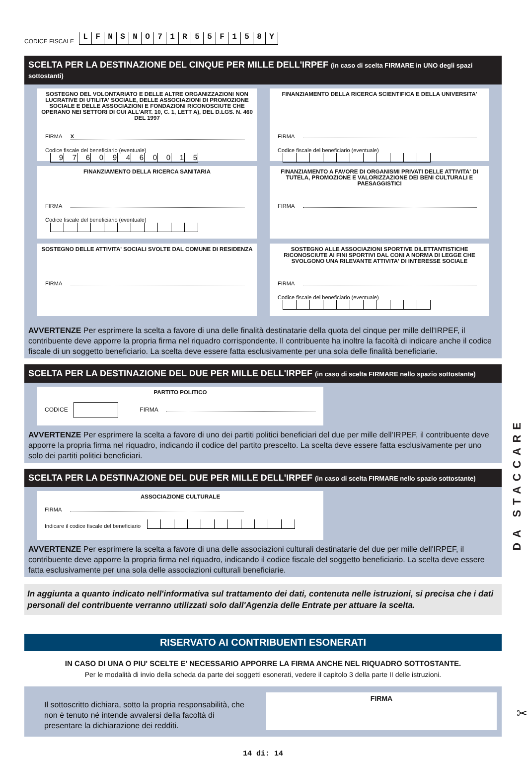CODICE FISCALE LFNSNO 71 R 55 F 158 Y
SCELTA PER LA DESTINAZIONE DEL CINQUE PER MILLE DELL'IRPEF (in caso di scelta FIRMARE in UNO degli spazi sottostanti)
SOSTEGNO DEL VOLONTARIATO E DELLE ALTRE ORGANIZZAZIONI NON LUCRATIVE DI UTILITA' SOCIALE, DELLE ASSOCIAZIONI DI PROMOZIONE SOCIALE E DELLE ASSOCIAZIONI E FONDAZIONI RICONOSCIUTE CHE OPERANO NEI SETTORI DI CUI ALL'ART. 10, C. 1, LETT A), DEL D.LGS. N. 460 DEL 1997
FIRMA X
Codice fiscale del beneficiario (eventuale) 97609460015
FINANZIAMENTO DELLA RICERCA SCIENTIFICA E DELLA UNIVERSITA'
FIRMA
Codice fiscale del beneficiario (eventuale)
FINANZIAMENTO DELLA RICERCA SANITARIA
FIRMA
Codice fiscale del beneficiario (eventuale)
FINANZIAMENTO A FAVORE DI ORGANISMI PRIVATI DELLE ATTIVITA' DI TUTELA, PROMOZIONE E VALORIZZAZIONE DEI BENI CULTURALI E PAESAGGISTICI
FIRMA
SOSTEGNO DELLE ATTIVITA' SOCIALI SVOLTE DAL COMUNE DI RESIDENZA
FIRMA
SOSTEGNO ALLE ASSOCIAZIONI SPORTIVE DILETTANTISTICHE RICONOSCIUTE AI FINI SPORTIVI DAL CONI A NORMA DI LEGGE CHE SVOLGONO UNA RILEVANTE ATTIVITA' DI INTERESSE SOCIALE
FIRMA
Codice fiscale del beneficiario (eventuale)
AVVERTENZE Per esprimere la scelta a favore di una delle finalità destinatarie della quota del cinque per mille dell'IRPEF, il contribuente deve apporre la propria firma nel riquadro corrispondente. Il contribuente ha inoltre la facoltà di indicare anche il codice fiscale di un soggetto beneficiario. La scelta deve essere fatta esclusivamente per una sola delle finalità beneficiarie.
SCELTA PER LA DESTINAZIONE DEL DUE PER MILLE DELL'IRPEF (in caso di scelta FIRMARE nello spazio sottostante)
PARTITO POLITICO
CODICE FIRMA
AVVERTENZE Per esprimere la scelta a favore di uno dei partiti politici beneficiari del due per mille dell'IRPEF, il contribuente deve apporre la propria firma nel riquadro, indicando il codice del partito prescelto. La scelta deve essere fatta esclusivamente per uno solo dei partiti politici beneficiari.
SCELTA PER LA DESTINAZIONE DEL DUE PER MILLE DELL'IRPEF (in caso di scelta FIRMARE nello spazio sottostante)
ASSOCIAZIONE CULTURALE
FIRMA
Indicare il codice fiscale del beneficiario
AVVERTENZE Per esprimere la scelta a favore di una delle associazioni culturali destinatarie del due per mille dell'IRPEF, il contribuente deve apporre la propria firma nel riquadro, indicando il codice fiscale del soggetto beneficiario. La scelta deve essere fatta esclusivamente per una sola delle associazioni culturali beneficiarie.
In aggiunta a quanto indicato nell'informativa sul trattamento dei dati, contenuta nelle istruzioni, si precisa che i dati personali del contribuente verranno utilizzati solo dall'Agenzia delle Entrate per attuare la scelta.
RISERVATO AI CONTRIBUENTI ESONERATI
IN CASO DI UNA O PIU' SCELTE E' NECESSARIO APPORRE LA FIRMA ANCHE NEL RIQUADRO SOTTOSTANTE.
Per le modalità di invio della scheda da parte dei soggetti esonerati, vedere il capitolo 3 della parte II delle istruzioni.
Il sottoscritto dichiara, sotto la propria responsabilità, che non è tenuto né intende avvalersi della facoltà di presentare la dichiarazione dei redditi.
FIRMA
14 di: 14
DA STACCARE
✂